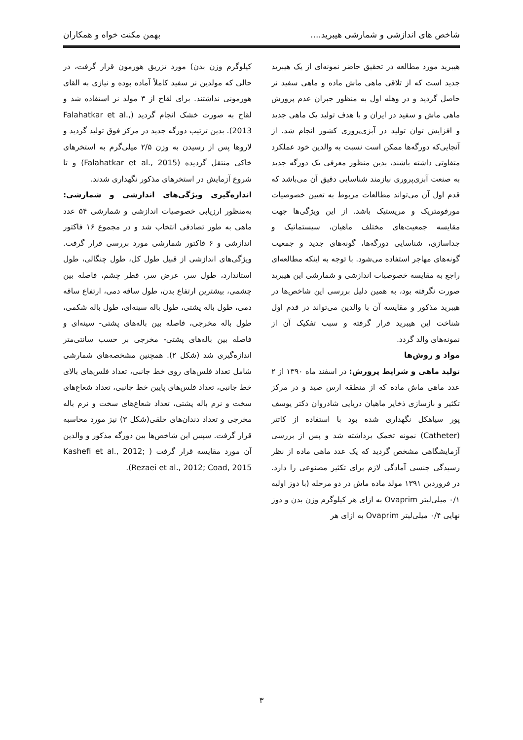شاخص های اندازشی و شمارشی هیبرید.... بهمن مکنت خواه و همکاران
هیبرید مورد مطالعه در تحقیق حاضر نمونه‌ای از یک هیبرید جدید است که از تلاقی ماهی ماش ماده و ماهی سفید نر حاصل گردید و در وهله اول به منظور جبران عدم پرورش ماهی ماش و سفید در ایران و با هدف تولید یک ماهی جدید و افزایش توان تولید در آبزی‌پروری کشور انجام شد. از آنجایی‌که دورگه‌ها ممکن است نسبت به والدین خود عملکرد متفاوتی داشته باشند، بدین منظور معرفی یک دورگه جدید به صنعت آبزی‌پروری نیازمند شناسایی دقیق آن می‌باشد که قدم اول آن می‌تواند مطالعات مربوط به تعیین خصوصیات مورفومتریک و مریستیک باشد. از این ویژگی‌ها جهت مقایسه جمعیت‌های مختلف ماهیان، سیستماتیک و جداسازی، شناسایی دورگه‌ها، گونه‌های جدید و جمعیت گونه‌های مهاجر استفاده می‌شود. با توجه به اینکه مطالعه‌ای راجع به مقایسه خصوصیات اندازشی و شمارشی این هیبرید صورت نگرفته بود، به همین دلیل بررسی این شاخص‌ها در هیبرید مذکور و مقایسه آن با والدین می‌تواند در قدم اول شناخت این هیبرید قرار گرفته و سبب تفکیک آن از نمونه‌های والد گردد.
مواد و روش‌ها
تولید ماهی و شرایط پرورش: در اسفند ماه ۱۳۹۰ از ۲ عدد ماهی ماش ماده که از منطقه ارس صید و در مرکز تکثیر و بازسازی ذخایر ماهیان دریایی شادروان دکتر یوسف پور سیاهکل نگهداری شده بود با استفاده از کاتتر (Catheter) نمونه تخمک برداشته شد و پس از بررسی آزمایشگاهی مشخص گردید که یک عدد ماهی ماده از نظر رسیدگی جنسی آمادگی لازم برای تکثیر مصنوعی را دارد. در فروردین ۱۳۹۱ مولد ماده ماش در دو مرحله (با دوز اولیه ۰/۱ میلی‌لیتر Ovaprim به ازای هر کیلوگرم وزن بدن و دوز نهایی ۰/۴ میلی‌لیتر Ovaprim به ازای هر
کیلوگرم وزن بدن) مورد تزریق هورمون قرار گرفت، در حالی که مولدین نر سفید کاملاً آماده بوده و نیازی به القای هورمونی نداشتند. برای لقاح از ۳ مولد نر استفاده شد و لقاح به صورت خشک انجام گردید (Falahatkar et al., 2013). بدین ترتیب دورگه جدید در مرکز فوق تولید گردید و لاروها پس از رسیدن به وزن ۲/۵ میلی‌گرم به استخرهای خاکی منتقل گردیده (Falahatkar et al., 2015) و تا شروع آزمایش در استخرهای مذکور نگهداری شدند.
اندازه‌گیری ویژگی‌های اندازشی و شمارشی: به‌منظور ارزیابی خصوصیات اندازشی و شمارشی ۵۴ عدد ماهی به طور تصادفی انتخاب شد و در مجموع ۱۶ فاکتور اندازشی و ۶ فاکتور شمارشی مورد بررسی قرار گرفت. ویژگی‌های اندازشی از قبیل طول کل، طول چنگالی، طول استاندارد، طول سر، عرض سر، قطر چشم، فاصله بین چشمی، بیشترین ارتفاع بدن، طول ساقه دمی، ارتفاع ساقه دمی، طول باله پشتی، طول باله سینه‌ای، طول باله شکمی، طول باله مخرجی، فاصله بین باله‌های پشتی- سینه‌ای و فاصله بین باله‌های پشتی- مخرجی بر حسب سانتی‌متر اندازه‌گیری شد (شکل ۲). همچنین مشخصه‌های شمارشی شامل تعداد فلس‌های روی خط جانبی، تعداد فلس‌های بالای خط جانبی، تعداد فلس‌های پایین خط جانبی، تعداد شعاع‌های سخت و نرم باله پشتی، تعداد شعاع‌های سخت و نرم باله مخرجی و تعداد دندان‌های حلقی(شکل ۳) نیز مورد محاسبه قرار گرفت. سپس این شاخص‌ها بین دورگه مذکور و والدین آن مورد مقایسه قرار گرفت ( Kashefi et al., 2012; Rezaei et al., 2012; Coad, 2015).
۳